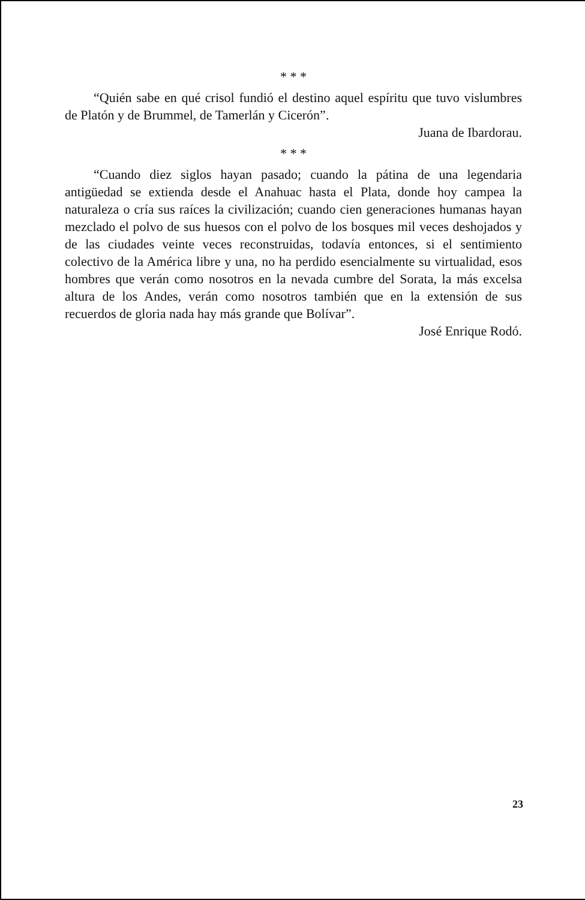* * *
“Quién sabe en qué crisol fundió el destino aquel espíritu que tuvo vislumbres de Platón y de Brummel, de Tamerlán y Cicerón”.
Juana de Ibardorau.
* * *
“Cuando diez siglos hayan pasado; cuando la pátina de una legendaria antigüedad se extienda desde el Anahuac hasta el Plata, donde hoy campea la naturaleza o cría sus raíces la civilización; cuando cien generaciones humanas hayan mezclado el polvo de sus huesos con el polvo de los bosques mil veces deshojados y de las ciudades veinte veces reconstruidas, todavía entonces, si el sentimiento colectivo de la América libre y una, no ha perdido esencialmente su virtualidad, esos hombres que verán como nosotros en la nevada cumbre del Sorata, la más excelsa altura de los Andes, verán como nosotros también que en la extensión de sus recuerdos de gloria nada hay más grande que Bolívar”.
José Enrique Rodó.
23